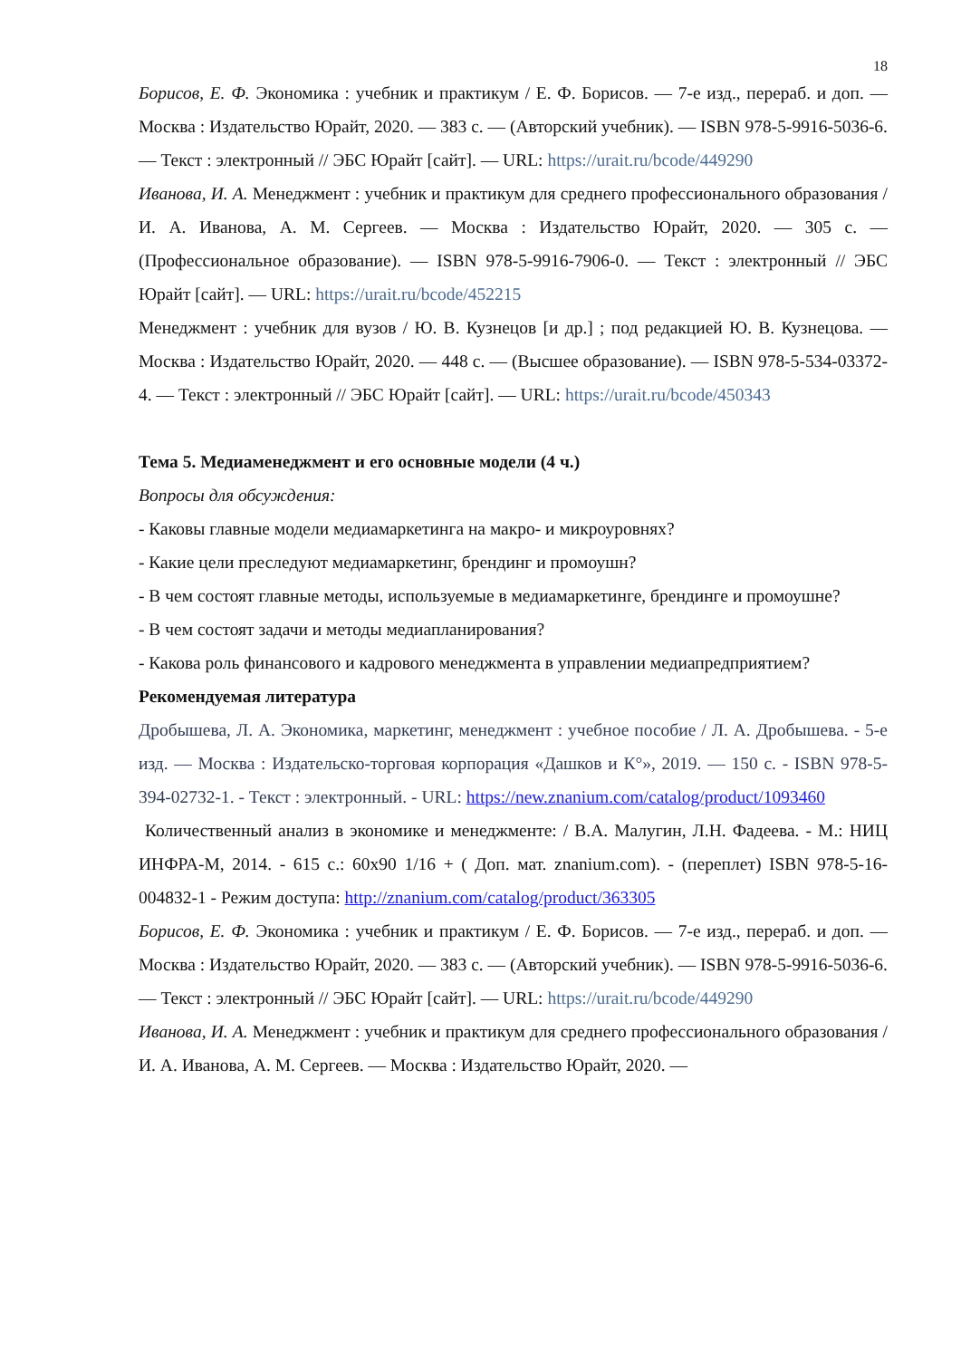18
Борисов, Е. Ф. Экономика : учебник и практикум / Е. Ф. Борисов. — 7-е изд., перераб. и доп. — Москва : Издательство Юрайт, 2020. — 383 с. — (Авторский учебник). — ISBN 978-5-9916-5036-6. — Текст : электронный // ЭБС Юрайт [сайт]. — URL: https://urait.ru/bcode/449290
Иванова, И. А. Менеджмент : учебник и практикум для среднего профессионального образования / И. А. Иванова, А. М. Сергеев. — Москва : Издательство Юрайт, 2020. — 305 с. — (Профессиональное образование). — ISBN 978-5-9916-7906-0. — Текст : электронный // ЭБС Юрайт [сайт]. — URL: https://urait.ru/bcode/452215
Менеджмент : учебник для вузов / Ю. В. Кузнецов [и др.] ; под редакцией Ю. В. Кузнецова. — Москва : Издательство Юрайт, 2020. — 448 с. — (Высшее образование). — ISBN 978-5-534-03372-4. — Текст : электронный // ЭБС Юрайт [сайт]. — URL: https://urait.ru/bcode/450343
Тема 5. Медиаменеджмент и его основные модели (4 ч.)
Вопросы для обсуждения:
- Каковы главные модели медиамаркетинга на макро- и микроуровнях?
- Какие цели преследуют медиамаркетинг, брендинг и промоушн?
- В чем состоят главные методы, используемые в медиамаркетинге, брендинге и промоушне?
- В чем состоят задачи и методы медиапланирования?
- Какова роль финансового и кадрового менеджмента в управлении медиапредприятием?
Рекомендуемая литература
Дробышева, Л. А. Экономика, маркетинг, менеджмент : учебное пособие / Л. А. Дробышева. - 5-е изд. — Москва : Издательско-торговая корпорация «Дашков и К°», 2019. — 150 с. - ISBN 978-5-394-02732-1. - Текст : электронный. - URL: https://new.znanium.com/catalog/product/1093460
Количественный анализ в экономике и менеджменте: / В.А. Малугин, Л.Н. Фадеева. - М.: НИЦ ИНФРА-М, 2014. - 615 с.: 60x90 1/16 + ( Доп. мат. znanium.com). - (переплет) ISBN 978-5-16-004832-1 - Режим доступа: http://znanium.com/catalog/product/363305
Борисов, Е. Ф. Экономика : учебник и практикум / Е. Ф. Борисов. — 7-е изд., перераб. и доп. — Москва : Издательство Юрайт, 2020. — 383 с. — (Авторский учебник). — ISBN 978-5-9916-5036-6. — Текст : электронный // ЭБС Юрайт [сайт]. — URL: https://urait.ru/bcode/449290
Иванова, И. А. Менеджмент : учебник и практикум для среднего профессионального образования / И. А. Иванова, А. М. Сергеев. — Москва : Издательство Юрайт, 2020. —